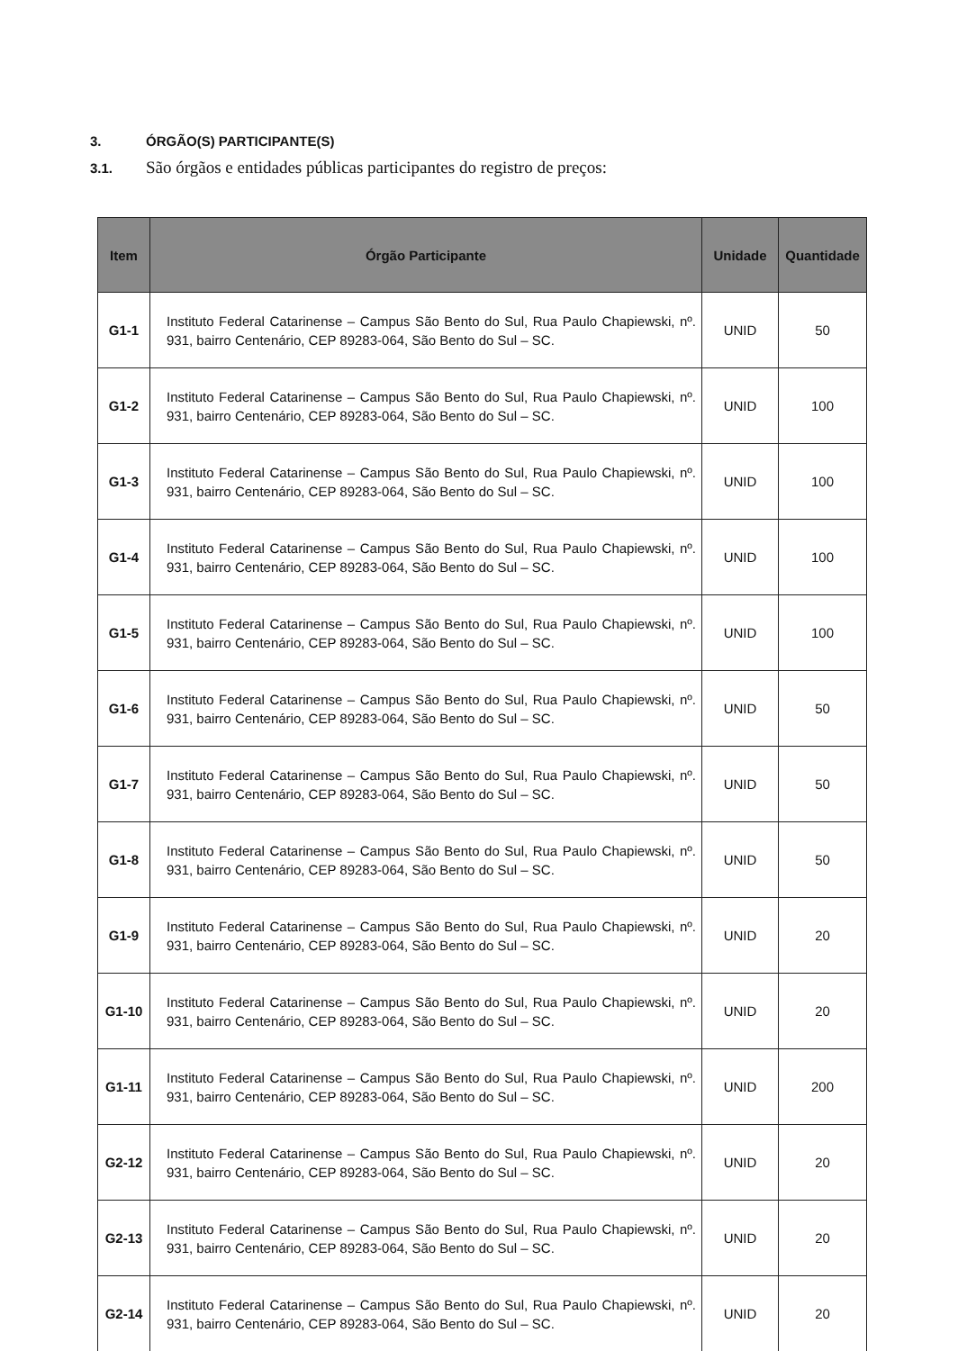3. ÓRGÃO(S) PARTICIPANTE(S)
3.1. São órgãos e entidades públicas participantes do registro de preços:
| Item | Órgão Participante | Unidade | Quantidade |
| --- | --- | --- | --- |
| G1-1 | Instituto Federal Catarinense – Campus São Bento do Sul, Rua Paulo Chapiewski, nº. 931, bairro Centenário, CEP 89283-064, São Bento do Sul – SC. | UNID | 50 |
| G1-2 | Instituto Federal Catarinense – Campus São Bento do Sul, Rua Paulo Chapiewski, nº. 931, bairro Centenário, CEP 89283-064, São Bento do Sul – SC. | UNID | 100 |
| G1-3 | Instituto Federal Catarinense – Campus São Bento do Sul, Rua Paulo Chapiewski, nº. 931, bairro Centenário, CEP 89283-064, São Bento do Sul – SC. | UNID | 100 |
| G1-4 | Instituto Federal Catarinense – Campus São Bento do Sul, Rua Paulo Chapiewski, nº. 931, bairro Centenário, CEP 89283-064, São Bento do Sul – SC. | UNID | 100 |
| G1-5 | Instituto Federal Catarinense – Campus São Bento do Sul, Rua Paulo Chapiewski, nº. 931, bairro Centenário, CEP 89283-064, São Bento do Sul – SC. | UNID | 100 |
| G1-6 | Instituto Federal Catarinense – Campus São Bento do Sul, Rua Paulo Chapiewski, nº. 931, bairro Centenário, CEP 89283-064, São Bento do Sul – SC. | UNID | 50 |
| G1-7 | Instituto Federal Catarinense – Campus São Bento do Sul, Rua Paulo Chapiewski, nº. 931, bairro Centenário, CEP 89283-064, São Bento do Sul – SC. | UNID | 50 |
| G1-8 | Instituto Federal Catarinense – Campus São Bento do Sul, Rua Paulo Chapiewski, nº. 931, bairro Centenário, CEP 89283-064, São Bento do Sul – SC. | UNID | 50 |
| G1-9 | Instituto Federal Catarinense – Campus São Bento do Sul, Rua Paulo Chapiewski, nº. 931, bairro Centenário, CEP 89283-064, São Bento do Sul – SC. | UNID | 20 |
| G1-10 | Instituto Federal Catarinense – Campus São Bento do Sul, Rua Paulo Chapiewski, nº. 931, bairro Centenário, CEP 89283-064, São Bento do Sul – SC. | UNID | 20 |
| G1-11 | Instituto Federal Catarinense – Campus São Bento do Sul, Rua Paulo Chapiewski, nº. 931, bairro Centenário, CEP 89283-064, São Bento do Sul – SC. | UNID | 200 |
| G2-12 | Instituto Federal Catarinense – Campus São Bento do Sul, Rua Paulo Chapiewski, nº. 931, bairro Centenário, CEP 89283-064, São Bento do Sul – SC. | UNID | 20 |
| G2-13 | Instituto Federal Catarinense – Campus São Bento do Sul, Rua Paulo Chapiewski, nº. 931, bairro Centenário, CEP 89283-064, São Bento do Sul – SC. | UNID | 20 |
| G2-14 | Instituto Federal Catarinense – Campus São Bento do Sul, Rua Paulo Chapiewski, nº. 931, bairro Centenário, CEP 89283-064, São Bento do Sul – SC. | UNID | 20 |